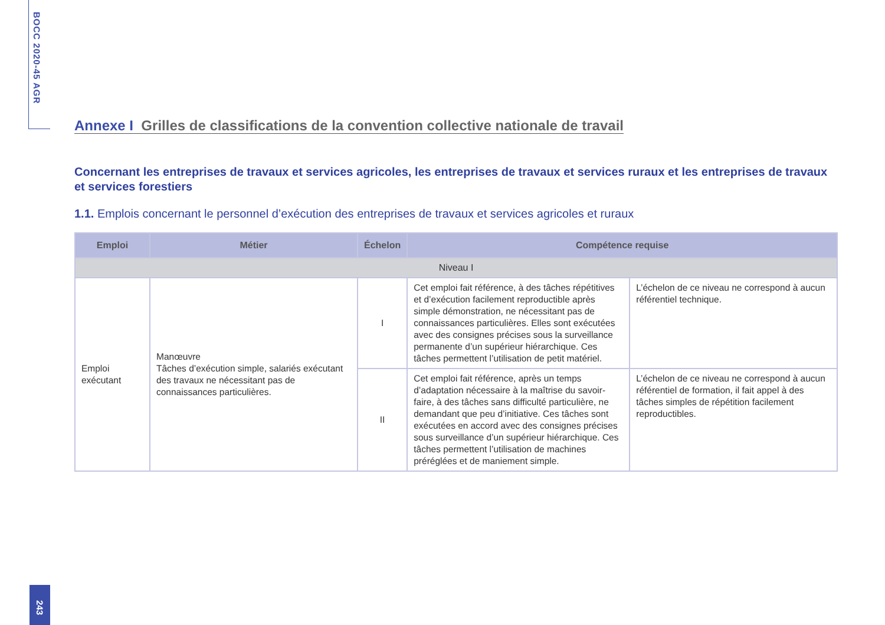BOCC 2020-45 AGR
Annexe I Grilles de classifications de la convention collective nationale de travail
Concernant les entreprises de travaux et services agricoles, les entreprises de travaux et services ruraux et les entreprises de travaux et services forestiers
1.1. Emplois concernant le personnel d’exécution des entreprises de travaux et services agricoles et ruraux
| Emploi | Métier | Échelon | Compétence requise | |
| --- | --- | --- | --- | --- |
| Niveau I | | | | |
| Emploi exécutant | Manœuvre Tâches d’exécution simple, salariés exécutant des travaux ne nécessitant pas de connaissances particulières. | I | Cet emploi fait référence, à des tâches répétitives et d’exécution facilement reproductible après simple démonstration, ne nécessitant pas de connaissances particulières. Elles sont exécutées avec des consignes précises sous la surveillance permanente d’un supérieur hiérarchique. Ces tâches permettent l’utilisation de petit matériel. | L’échelon de ce niveau ne correspond à aucun référentiel technique. |
| | | II | Cet emploi fait référence, après un temps d’adaptation nécessaire à la maîtrise du savoir-faire, à des tâches sans difficulté particulière, ne demandant que peu d’initiative. Ces tâches sont exécutées en accord avec des consignes précises sous surveillance d’un supérieur hiérarchique. Ces tâches permettent l’utilisation de machines préréglées et de maniement simple. | L’échelon de ce niveau ne correspond à aucun référentiel de formation, il fait appel à des tâches simples de répétition facilement reproductibles. |
243